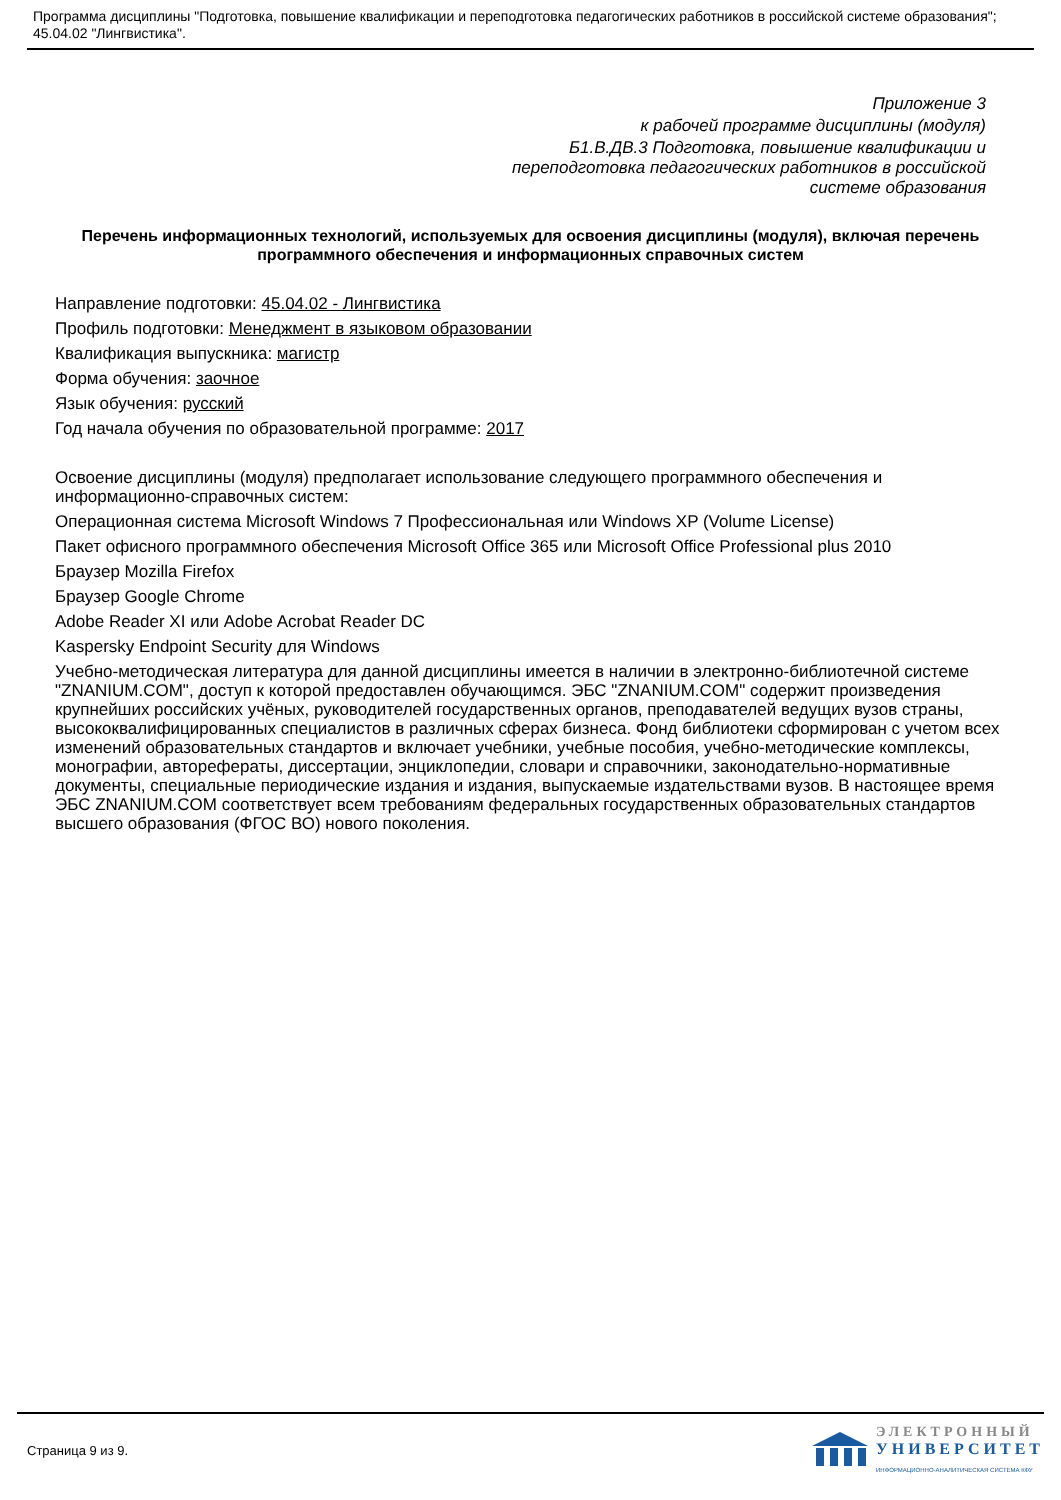Программа дисциплины "Подготовка, повышение квалификации и переподготовка педагогических работников в российской системе образования"; 45.04.02 "Лингвистика".
Приложение 3
к рабочей программе дисциплины (модуля)
Б1.В.ДВ.3 Подготовка, повышение квалификации и
переподготовка педагогических работников в российской
системе образования
Перечень информационных технологий, используемых для освоения дисциплины (модуля), включая перечень программного обеспечения и информационных справочных систем
Направление подготовки: 45.04.02 - Лингвистика
Профиль подготовки: Менеджмент в языковом образовании
Квалификация выпускника: магистр
Форма обучения: заочное
Язык обучения: русский
Год начала обучения по образовательной программе: 2017
Освоение дисциплины (модуля) предполагает использование следующего программного обеспечения и информационно-справочных систем:
Операционная система Microsoft Windows 7 Профессиональная или Windows XP (Volume License)
Пакет офисного программного обеспечения Microsoft Office 365 или Microsoft Office Professional plus 2010
Браузер Mozilla Firefox
Браузер Google Chrome
Adobe Reader XI или Adobe Acrobat Reader DC
Kaspersky Endpoint Security для Windows
Учебно-методическая литература для данной дисциплины имеется в наличии в электронно-библиотечной системе "ZNANIUM.COM", доступ к которой предоставлен обучающимся. ЭБС "ZNANIUM.COM" содержит произведения крупнейших российских учёных, руководителей государственных органов, преподавателей ведущих вузов страны, высококвалифицированных специалистов в различных сферах бизнеса. Фонд библиотеки сформирован с учетом всех изменений образовательных стандартов и включает учебники, учебные пособия, учебно-методические комплексы, монографии, авторефераты, диссертации, энциклопедии, словари и справочники, законодательно-нормативные документы, специальные периодические издания и издания, выпускаемые издательствами вузов. В настоящее время ЭБС ZNANIUM.COM соответствует всем требованиям федеральных государственных образовательных стандартов высшего образования (ФГОС ВО) нового поколения.
Страница 9 из 9.
ЭЛЕКТРОННЫЙ
УНИВЕРСИТЕТ
ИНФОРМАЦИОННО-АНАЛИТИЧЕСКАЯ СИСТЕМА КФУ